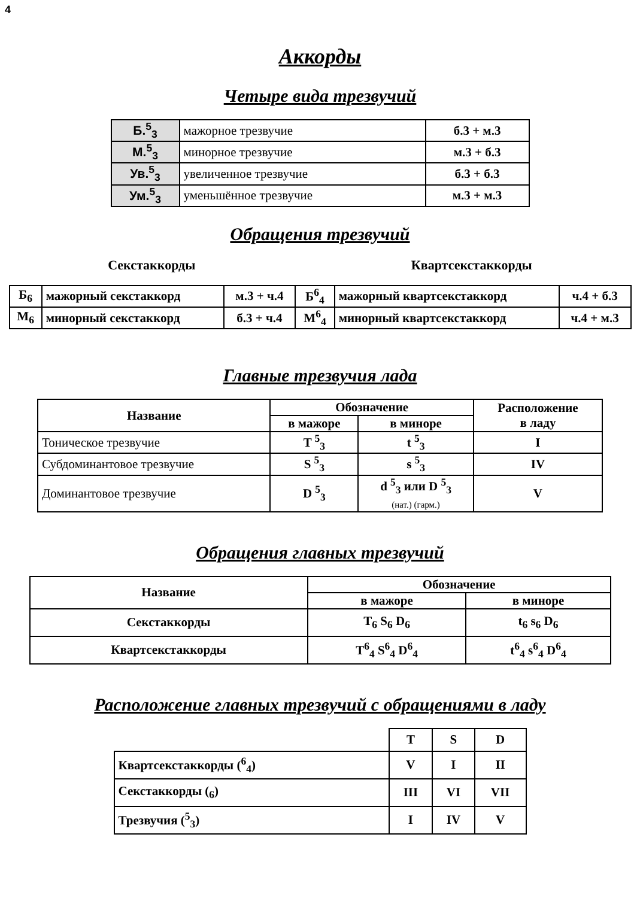4
Аккорды
Четыре вида трезвучий
| Б.<sup>5</sup><sub>3</sub> | мажорное трезвучие | б.3 + м.3 |
| М.<sup>5</sup><sub>3</sub> | минорное трезвучие | м.3 + б.3 |
| Ув.<sup>5</sup><sub>3</sub> | увеличенное трезвучие | б.3 + б.3 |
| Ум.<sup>5</sup><sub>3</sub> | уменьшённое трезвучие | м.3 + м.3 |
Обращения трезвучий
Секстаккорды Квартсекстаккорды
| Б<sub>6</sub> | мажорный секстаккорд | м.3 + ч.4 | Б<sup>6</sup><sub>4</sub> | мажорный квартсекстаккорд | ч.4 + б.3 |
| М<sub>6</sub> | минорный секстаккорд | б.3 + ч.4 | М<sup>6</sup><sub>4</sub> | минорный квартсекстаккорд | ч.4 + м.3 |
Главные трезвучия лада
| Название | Обозначение | | Расположение в ладу |
| --- | --- | --- | --- |
| | в мажоре | в миноре | |
| Тоническое трезвучие | T <sup>5</sup><sub>3</sub> | t <sup>5</sup><sub>3</sub> | I |
| Субдоминантовое трезвучие | S <sup>5</sup><sub>3</sub> | s <sup>5</sup><sub>3</sub> | IV |
| Доминантовое трезвучие | D <sup>5</sup><sub>3</sub> | d <sup>5</sup><sub>3</sub> или D <sup>5</sup><sub>3</sub> (нат.) (гарм.) | V |
Обращения главных трезвучий
| Название | Обозначение | |
| --- | --- | --- |
| | в мажоре | в миноре |
| Секстаккорды | T<sub>6</sub> S<sub>6</sub> D<sub>6</sub> | t<sub>6</sub> s<sub>6</sub> D<sub>6</sub> |
| Квартсекстаккорды | T<sup>6</sup><sub>4</sub> S<sup>6</sup><sub>4</sub> D<sup>6</sup><sub>4</sub> | t<sup>6</sup><sub>4</sub> s<sup>6</sup><sub>4</sub> D<sup>6</sup><sub>4</sub> |
Расположение главных трезвучий с обращениями в ладу
| | T | S | D |
| Квартсекстаккорды (<sup>6</sup><sub>4</sub>) | V | I | II |
| Секстаккорды (<sub>6</sub>) | III | VI | VII |
| Трезвучия (<sup>5</sup><sub>3</sub>) | I | IV | V |